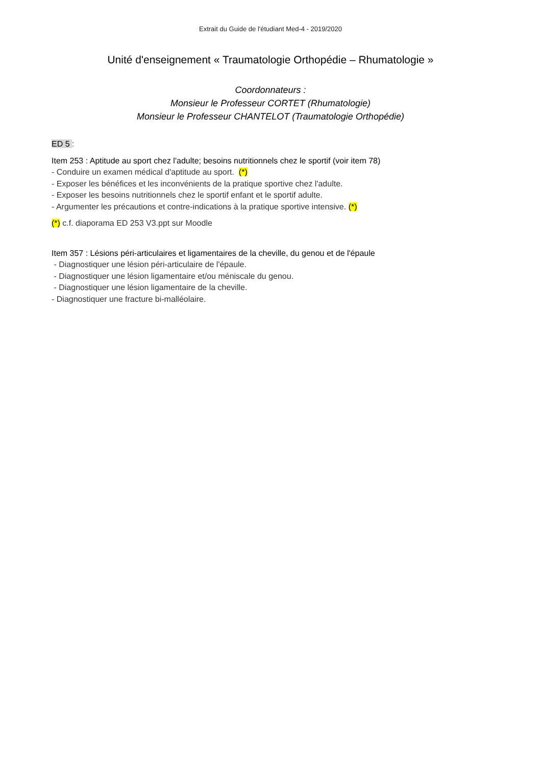Extrait du Guide de l'étudiant Med-4 - 2019/2020
Unité d'enseignement « Traumatologie Orthopédie – Rhumatologie »
Coordonnateurs :
Monsieur le Professeur CORTET (Rhumatologie)
Monsieur le Professeur CHANTELOT (Traumatologie Orthopédie)
ED 5 :
Item 253 : Aptitude au sport chez l'adulte; besoins nutritionnels chez le sportif (voir item 78)
- Conduire un examen médical d'aptitude au sport. (*)
- Exposer les bénéfices et les inconvénients de la pratique sportive chez l'adulte.
- Exposer les besoins nutritionnels chez le sportif enfant et le sportif adulte.
- Argumenter les précautions et contre-indications à la pratique sportive intensive. (*)
(*) c.f. diaporama ED 253 V3.ppt sur Moodle
Item 357 : Lésions péri-articulaires et ligamentaires de la cheville, du genou et de l'épaule
- Diagnostiquer une lésion péri-articulaire de l'épaule.
- Diagnostiquer une lésion ligamentaire et/ou méniscale du genou.
- Diagnostiquer une lésion ligamentaire de la cheville.
- Diagnostiquer une fracture bi-malléolaire.